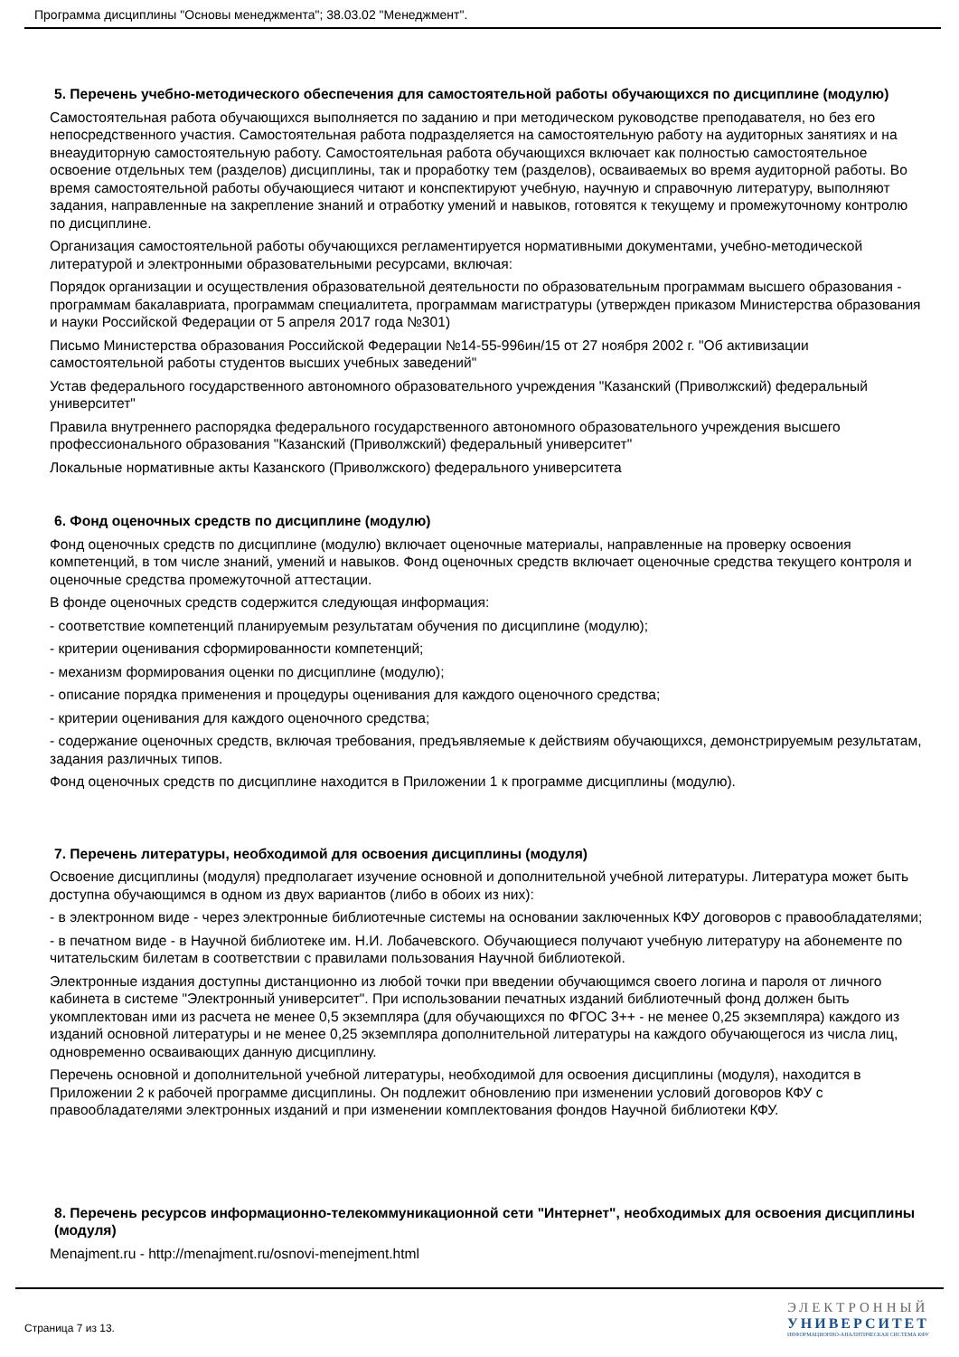Программа дисциплины "Основы менеджмента"; 38.03.02 "Менеджмент".
5. Перечень учебно-методического обеспечения для самостоятельной работы обучающихся по дисциплине (модулю)
Самостоятельная работа обучающихся выполняется по заданию и при методическом руководстве преподавателя, но без его непосредственного участия. Самостоятельная работа подразделяется на самостоятельную работу на аудиторных занятиях и на внеаудиторную самостоятельную работу. Самостоятельная работа обучающихся включает как полностью самостоятельное освоение отдельных тем (разделов) дисциплины, так и проработку тем (разделов), осваиваемых во время аудиторной работы. Во время самостоятельной работы обучающиеся читают и конспектируют учебную, научную и справочную литературу, выполняют задания, направленные на закрепление знаний и отработку умений и навыков, готовятся к текущему и промежуточному контролю по дисциплине.
Организация самостоятельной работы обучающихся регламентируется нормативными документами, учебно-методической литературой и электронными образовательными ресурсами, включая:
Порядок организации и осуществления образовательной деятельности по образовательным программам высшего образования - программам бакалавриата, программам специалитета, программам магистратуры (утвержден приказом Министерства образования и науки Российской Федерации от 5 апреля 2017 года №301)
Письмо Министерства образования Российской Федерации №14-55-996ин/15 от 27 ноября 2002 г. "Об активизации самостоятельной работы студентов высших учебных заведений"
Устав федерального государственного автономного образовательного учреждения "Казанский (Приволжский) федеральный университет"
Правила внутреннего распорядка федерального государственного автономного образовательного учреждения высшего профессионального образования "Казанский (Приволжский) федеральный университет"
Локальные нормативные акты Казанского (Приволжского) федерального университета
6. Фонд оценочных средств по дисциплине (модулю)
Фонд оценочных средств по дисциплине (модулю) включает оценочные материалы, направленные на проверку освоения компетенций, в том числе знаний, умений и навыков. Фонд оценочных средств включает оценочные средства текущего контроля и оценочные средства промежуточной аттестации.
В фонде оценочных средств содержится следующая информация:
- соответствие компетенций планируемым результатам обучения по дисциплине (модулю);
- критерии оценивания сформированности компетенций;
- механизм формирования оценки по дисциплине (модулю);
- описание порядка применения и процедуры оценивания для каждого оценочного средства;
- критерии оценивания для каждого оценочного средства;
- содержание оценочных средств, включая требования, предъявляемые к действиям обучающихся, демонстрируемым результатам, задания различных типов.
Фонд оценочных средств по дисциплине находится в Приложении 1 к программе дисциплины (модулю).
7. Перечень литературы, необходимой для освоения дисциплины (модуля)
Освоение дисциплины (модуля) предполагает изучение основной и дополнительной учебной литературы. Литература может быть доступна обучающимся в одном из двух вариантов (либо в обоих из них):
- в электронном виде - через электронные библиотечные системы на основании заключенных КФУ договоров с правообладателями;
- в печатном виде - в Научной библиотеке им. Н.И. Лобачевского. Обучающиеся получают учебную литературу на абонементе по читательским билетам в соответствии с правилами пользования Научной библиотекой.
Электронные издания доступны дистанционно из любой точки при введении обучающимся своего логина и пароля от личного кабинета в системе "Электронный университет". При использовании печатных изданий библиотечный фонд должен быть укомплектован ими из расчета не менее 0,5 экземпляра (для обучающихся по ФГОС 3++ - не менее 0,25 экземпляра) каждого из изданий основной литературы и не менее 0,25 экземпляра дополнительной литературы на каждого обучающегося из числа лиц, одновременно осваивающих данную дисциплину.
Перечень основной и дополнительной учебной литературы, необходимой для освоения дисциплины (модуля), находится в Приложении 2 к рабочей программе дисциплины. Он подлежит обновлению при изменении условий договоров КФУ с правообладателями электронных изданий и при изменении комплектования фондов Научной библиотеки КФУ.
8. Перечень ресурсов информационно-телекоммуникационной сети "Интернет", необходимых для освоения дисциплины (модуля)
Menajment.ru - http://menajment.ru/osnovi-menejment.html
Страница 7 из 13.
ЭЛЕКТРОННЫЙ
УНИВЕРСИТЕТ
ИНФОРМАЦИОННО-АНАЛИТИЧЕСКАЯ СИСТЕМА КФУ